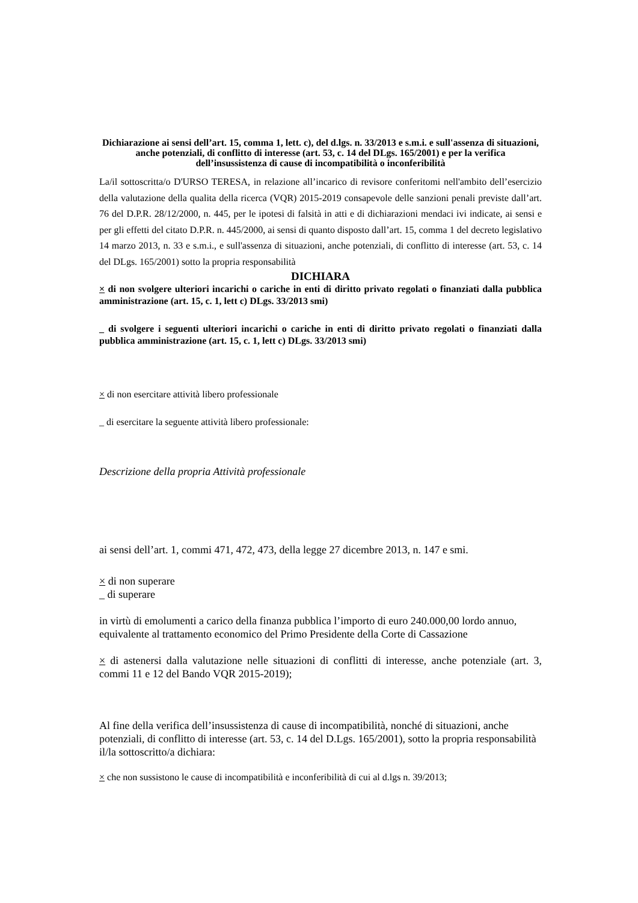Dichiarazione ai sensi dell’art. 15, comma 1, lett. c), del d.lgs. n. 33/2013 e s.m.i. e sull'assenza di situazioni, anche potenziali, di conflitto di interesse (art. 53, c. 14 del DLgs. 165/2001) e per la verifica dell’insussistenza di cause di incompatibilità o inconferibilità
La/il sottoscritta/o D'URSO TERESA, in relazione all’incarico di revisore conferitomi nell'ambito dell’esercizio della valutazione della qualita della ricerca (VQR) 2015-2019 consapevole delle sanzioni penali previste dall’art. 76 del D.P.R. 28/12/2000, n. 445, per le ipotesi di falsità in atti e di dichiarazioni mendaci ivi indicate, ai sensi e per gli effetti del citato D.P.R. n. 445/2000, ai sensi di quanto disposto dall’art. 15, comma 1 del decreto legislativo 14 marzo 2013, n. 33 e s.m.i., e sull'assenza di situazioni, anche potenziali, di conflitto di interesse (art. 53, c. 14 del DLgs. 165/2001) sotto la propria responsabilità
DICHIARA
× di non svolgere ulteriori incarichi o cariche in enti di diritto privato regolati o finanziati dalla pubblica amministrazione (art. 15, c. 1, lett c) DLgs. 33/2013 smi)
_ di svolgere i seguenti ulteriori incarichi o cariche in enti di diritto privato regolati o finanziati dalla pubblica amministrazione (art. 15, c. 1, lett c) DLgs. 33/2013 smi)
× di non esercitare attività libero professionale
_ di esercitare la seguente attività libero professionale:
Descrizione della propria Attività professionale
ai sensi dell’art. 1, commi 471, 472, 473, della legge 27 dicembre 2013, n. 147 e smi.
× di non superare
_ di superare
in virtù di emolumenti a carico della finanza pubblica l’importo di euro 240.000,00 lordo annuo, equivalente al trattamento economico del Primo Presidente della Corte di Cassazione
× di astenersi dalla valutazione nelle situazioni di conflitti di interesse, anche potenziale (art. 3, commi 11 e 12 del Bando VQR 2015-2019);
Al fine della verifica dell’insussistenza di cause di incompatibilità, nonché di situazioni, anche potenziali, di conflitto di interesse (art. 53, c. 14 del D.Lgs. 165/2001), sotto la propria responsabilità il/la sottoscritto/a dichiara:
× che non sussistono le cause di incompatibilità e inconferibilità di cui al d.lgs n. 39/2013;